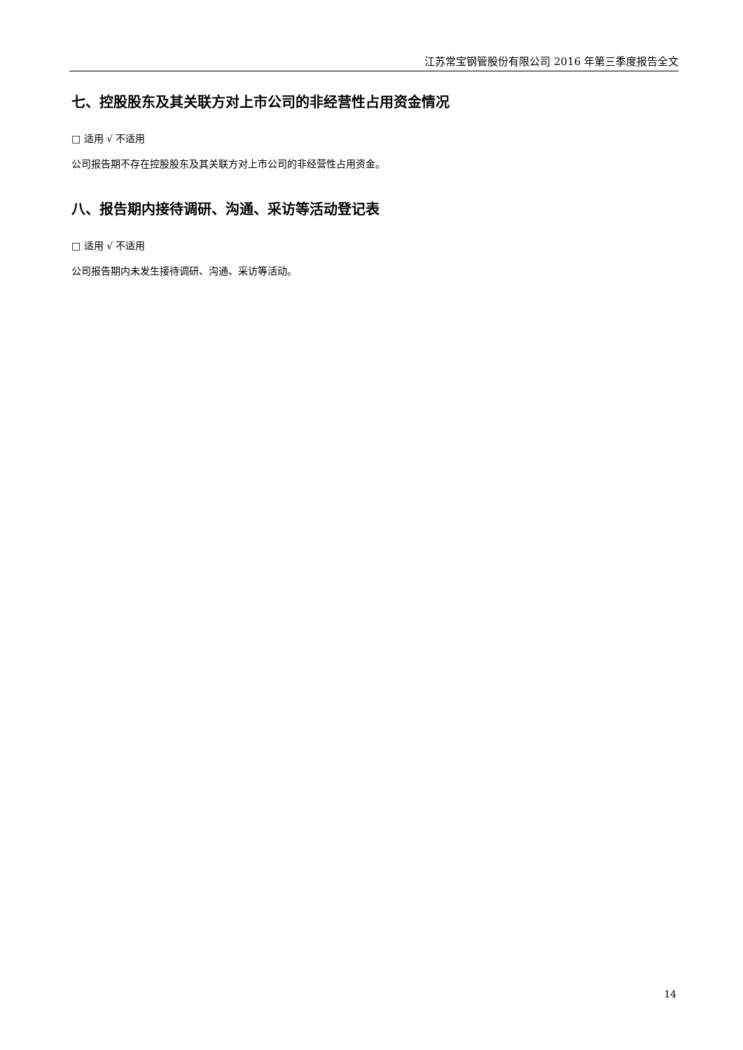江苏常宝钢管股份有限公司 2016 年第三季度报告全文
七、控股股东及其关联方对上市公司的非经营性占用资金情况
□ 适用 √ 不适用
公司报告期不存在控股股东及其关联方对上市公司的非经营性占用资金。
八、报告期内接待调研、沟通、采访等活动登记表
□ 适用 √ 不适用
公司报告期内未发生接待调研、沟通、采访等活动。
14